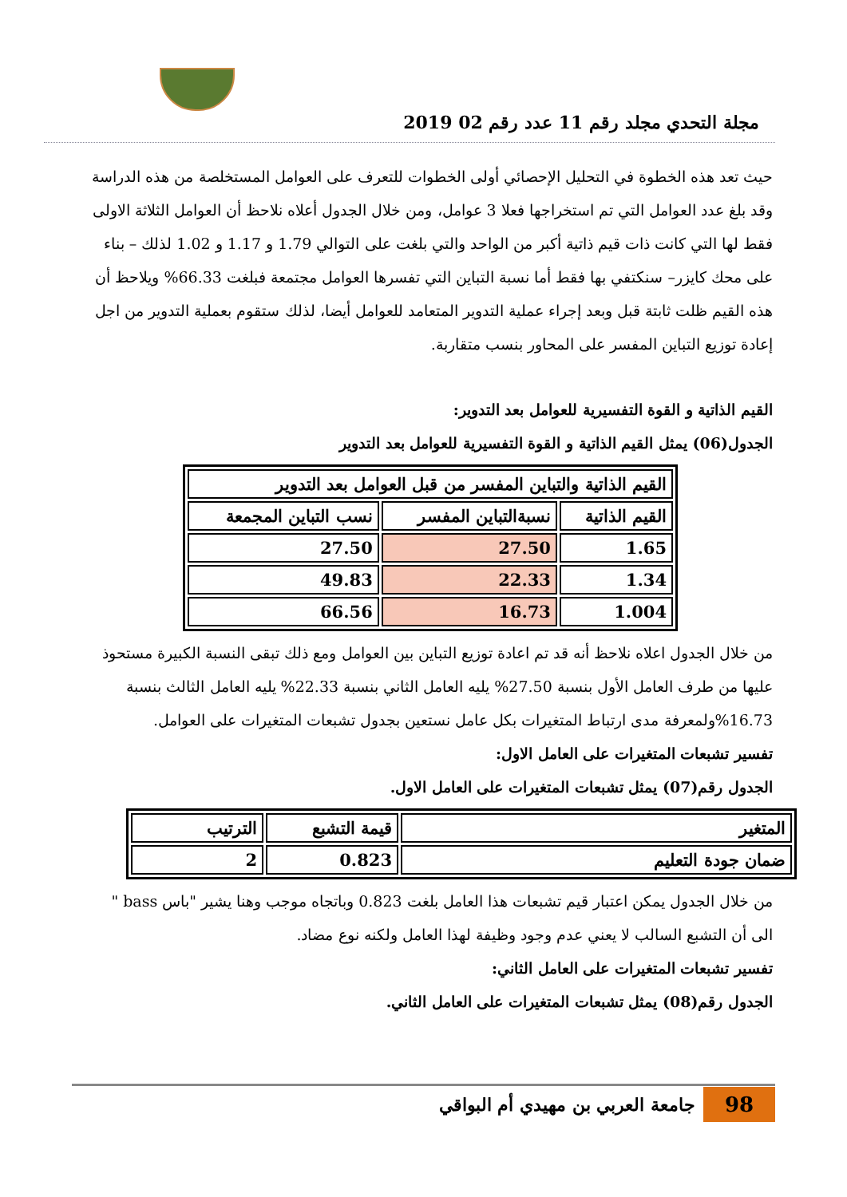مجلة التحدي مجلد رقم 11 عدد رقم 02 2019
حيث تعد هذه الخطوة في التحليل الإحصائي أولى الخطوات للتعرف على العوامل المستخلصة من هذه الدراسة وقد بلغ عدد العوامل التي تم استخراجها فعلا 3 عوامل، ومن خلال الجدول أعلاه نلاحظ أن العوامل الثلاثة الاولى فقط لها التي كانت ذات قيم ذاتية أكبر من الواحد والتي بلغت على التوالي 1.79 و 1.17 و 1.02 لذلك – بناء على محك كايزر– سنكتفي بها فقط أما نسبة التباين التي تفسرها العوامل مجتمعة فبلغت 66.33% ويلاحظ أن هذه القيم ظلت ثابتة قبل وبعد إجراء عملية التدوير المتعامد للعوامل أيضا، لذلك ستقوم بعملية التدوير من اجل إعادة توزيع التباين المفسر على المحاور بنسب متقاربة.
القيم الذاتية و القوة التفسيرية للعوامل بعد التدوير:
الجدول(06) يمثل القيم الذاتية و القوة التفسيرية للعوامل بعد التدوير
| القيم الذاتية والتباين المفسر من قبل العوامل بعد التدوير | | |
| --- | --- | --- |
| القيم الذاتية | نسبةالتباين المفسر | نسب التباين المجمعة |
| 1.65 | 27.50 | 27.50 |
| 1.34 | 22.33 | 49.83 |
| 1.004 | 16.73 | 66.56 |
من خلال الجدول اعلاه نلاحظ أنه قد تم اعادة توزيع التباين بين العوامل ومع ذلك تبقى النسبة الكبيرة مستحوذ عليها من طرف العامل الأول بنسبة 27.50% يليه العامل الثاني بنسبة 22.33% يليه العامل الثالث بنسبة 16.73%ولمعرفة مدى ارتباط المتغيرات بكل عامل نستعين بجدول تشبعات المتغيرات على العوامل.
تفسير تشبعات المتغيرات على العامل الاول:
الجدول رقم(07) يمثل تشبعات المتغيرات على العامل الاول.
| المتغير | قيمة التشبع | الترتيب |
| --- | --- | --- |
| ضمان جودة التعليم | 0.823 | 2 |
من خلال الجدول يمكن اعتبار قيم تشبعات هذا العامل بلغت 0.823 وباتجاه موجب وهنا يشير "باس bass " الى أن التشبع السالب لا يعني عدم وجود وظيفة لهذا العامل ولكنه نوع مضاد.
تفسير تشبعات المتغيرات على العامل الثاني:
الجدول رقم(08) يمثل تشبعات المتغيرات على العامل الثاني.
98
جامعة العربي بن مهيدي أم البواقي